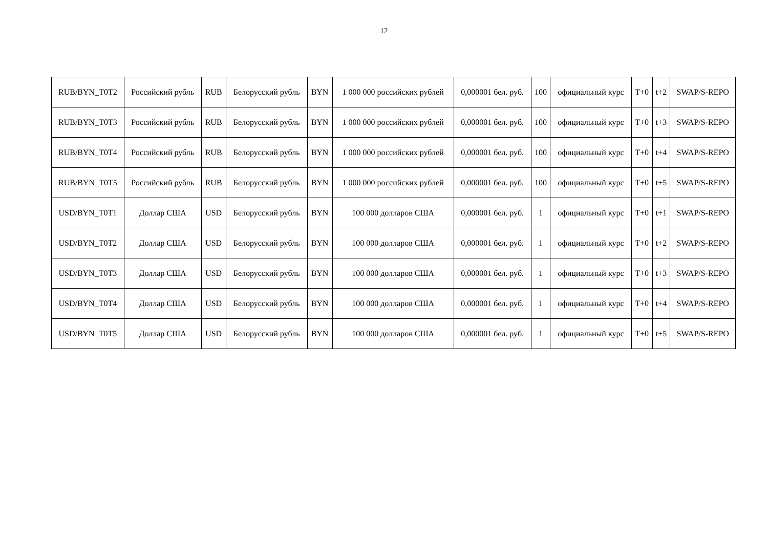12
| RUB/BYN_T0T2 | Российский рубль | RUB | Белорусский рубль | BYN | 1 000 000 российских рублей | 0,000001 бел. руб. | 100 | официальный курс | T+0 | t+2 | SWAP/S-REPO |
| RUB/BYN_T0T3 | Российский рубль | RUB | Белорусский рубль | BYN | 1 000 000 российских рублей | 0,000001 бел. руб. | 100 | официальный курс | T+0 | t+3 | SWAP/S-REPO |
| RUB/BYN_T0T4 | Российский рубль | RUB | Белорусский рубль | BYN | 1 000 000 российских рублей | 0,000001 бел. руб. | 100 | официальный курс | T+0 | t+4 | SWAP/S-REPO |
| RUB/BYN_T0T5 | Российский рубль | RUB | Белорусский рубль | BYN | 1 000 000 российских рублей | 0,000001 бел. руб. | 100 | официальный курс | T+0 | t+5 | SWAP/S-REPO |
| USD/BYN_T0T1 | Доллар США | USD | Белорусский рубль | BYN | 100 000 долларов США | 0,000001 бел. руб. | 1 | официальный курс | T+0 | t+1 | SWAP/S-REPO |
| USD/BYN_T0T2 | Доллар США | USD | Белорусский рубль | BYN | 100 000 долларов США | 0,000001 бел. руб. | 1 | официальный курс | T+0 | t+2 | SWAP/S-REPO |
| USD/BYN_T0T3 | Доллар США | USD | Белорусский рубль | BYN | 100 000 долларов США | 0,000001 бел. руб. | 1 | официальный курс | T+0 | t+3 | SWAP/S-REPO |
| USD/BYN_T0T4 | Доллар США | USD | Белорусский рубль | BYN | 100 000 долларов США | 0,000001 бел. руб. | 1 | официальный курс | T+0 | t+4 | SWAP/S-REPO |
| USD/BYN_T0T5 | Доллар США | USD | Белорусский рубль | BYN | 100 000 долларов США | 0,000001 бел. руб. | 1 | официальный курс | T+0 | t+5 | SWAP/S-REPO |